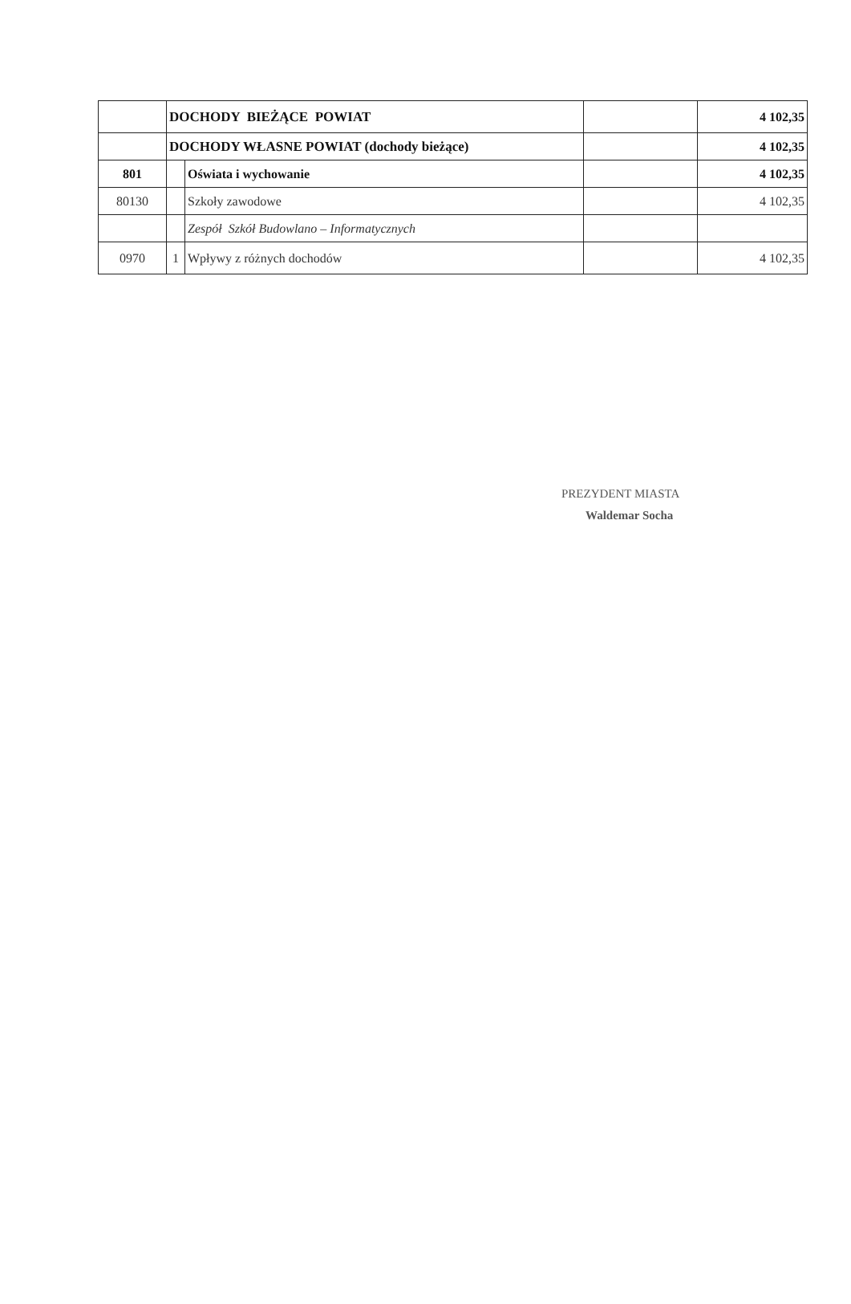| | DOCHODY BIEŻĄCE POWIAT | | | 4 102,35 |
| | DOCHODY WŁASNE POWIAT (dochody bieżące) | | | 4 102,35 |
| 801 | | Oświata i wychowanie | | 4 102,35 |
| 80130 | | Szkoły zawodowe | | 4 102,35 |
| | | Zespół Szkół Budowlano – Informatycznych | | |
| 0970 | 1 | Wpływy z różnych dochodów | | 4 102,35 |
PREZYDENT MIASTA
Waldemar Socha